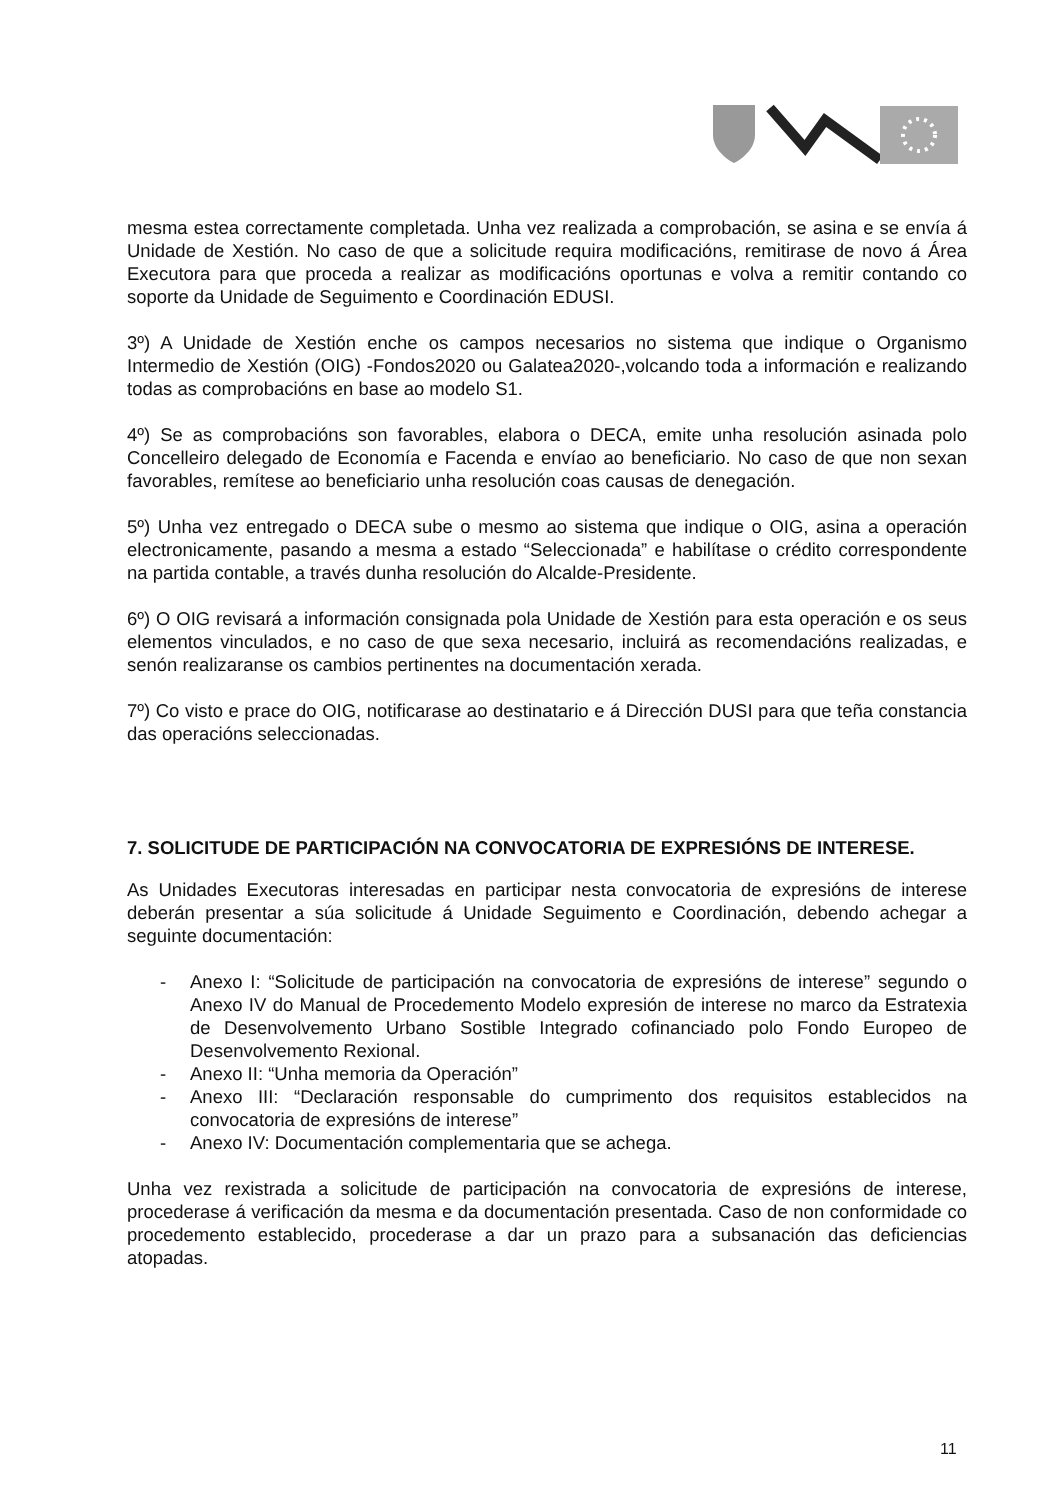mesma estea correctamente completada. Unha vez realizada a comprobación, se asina e se envía á Unidade de Xestión. No caso de que a solicitude requira modificacións, remitirase de novo á Área Executora para que proceda a realizar as modificacións oportunas e volva a remitir contando co soporte da Unidade de Seguimento e Coordinación EDUSI.
3º) A Unidade de Xestión enche os campos necesarios no sistema que indique o Organismo Intermedio de Xestión (OIG) -Fondos2020 ou Galatea2020-,volcando toda a información e realizando todas as comprobacións en base ao modelo S1.
4º) Se as comprobacións son favorables, elabora o DECA, emite unha resolución asinada polo Concelleiro delegado de Economía e Facenda e envíao ao beneficiario. No caso de que non sexan favorables, remítese ao beneficiario unha resolución coas causas de denegación.
5º) Unha vez entregado o DECA sube o mesmo ao sistema que indique o OIG, asina a operación electronicamente, pasando a mesma a estado “Seleccionada” e habilítase o crédito correspondente na partida contable, a través dunha resolución do Alcalde-Presidente.
6º) O OIG revisará a información consignada pola Unidade de Xestión para esta operación e os seus elementos vinculados, e no caso de que sexa necesario, incluirá as recomendacións realizadas, e senón realizaranse os cambios pertinentes na documentación xerada.
7º) Co visto e prace do OIG, notificarase ao destinatario e á Dirección DUSI para que teña constancia das operacións seleccionadas.
7. SOLICITUDE DE PARTICIPACIÓN NA CONVOCATORIA DE EXPRESIÓNS DE INTERESE.
As Unidades Executoras interesadas en participar nesta convocatoria de expresións de interese deberán presentar a súa solicitude á Unidade Seguimento e Coordinación, debendo achegar a seguinte documentación:
- Anexo I: “Solicitude de participación na convocatoria de expresións de interese” segundo o Anexo IV do Manual de Procedemento Modelo expresión de interese no marco da Estratexia de Desenvolvemento Urbano Sostible Integrado cofinanciado polo Fondo Europeo de Desenvolvemento Rexional.
- Anexo II: “Unha memoria da Operación”
- Anexo III: “Declaración responsable do cumprimento dos requisitos establecidos na convocatoria de expresións de interese”
- Anexo IV: Documentación complementaria que se achega.
Unha vez rexistrada a solicitude de participación na convocatoria de expresións de interese, procederase á verificación da mesma e da documentación presentada. Caso de non conformidade co procedemento establecido, procederase a dar un prazo para a subsanación das deficiencias atopadas.
11